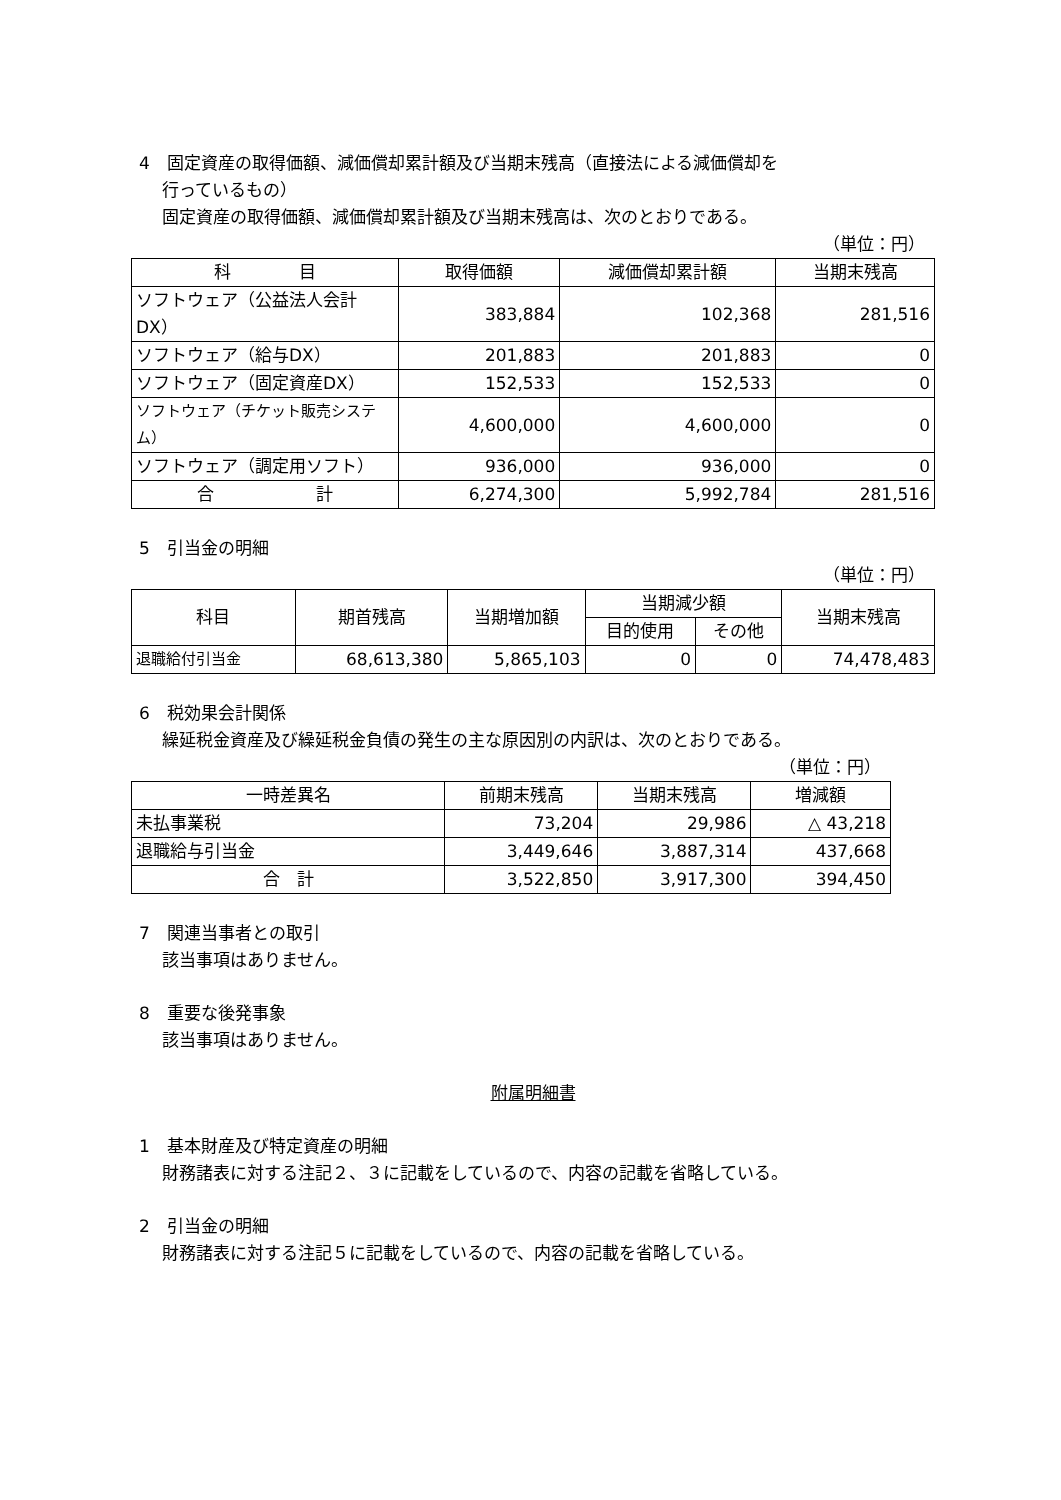4　固定資産の取得価額、減価償却累計額及び当期末残高（直接法による減価償却を
行っているもの）
固定資産の取得価額、減価償却累計額及び当期末残高は、次のとおりである。
（単位：円）
| 科 目 | 取得価額 | 減価償却累計額 | 当期末残高 |
| --- | --- | --- | --- |
| ソフトウェア（公益法人会計DX） | 383,884 | 102,368 | 281,516 |
| ソフトウェア（給与DX） | 201,883 | 201,883 | 0 |
| ソフトウェア（固定資産DX） | 152,533 | 152,533 | 0 |
| ソフトウェア（チケット販売システム） | 4,600,000 | 4,600,000 | 0 |
| ソフトウェア（調定用ソフト） | 936,000 | 936,000 | 0 |
| 合 計 | 6,274,300 | 5,992,784 | 281,516 |
5　引当金の明細
（単位：円）
| 科目 | 期首残高 | 当期増加額 | 当期減少額 | | 当期末残高 |
| --- | --- | --- | --- | --- | --- |
| | | | 目的使用 | その他 | |
| 退職給付引当金 | 68,613,380 | 5,865,103 | 0 | 0 | 74,478,483 |
6　税効果会計関係
繰延税金資産及び繰延税金負債の発生の主な原因別の内訳は、次のとおりである。
（単位：円）
| 一時差異名 | 前期末残高 | 当期末残高 | 増減額 |
| --- | --- | --- | --- |
| 未払事業税 | 73,204 | 29,986 | △ 43,218 |
| 退職給与引当金 | 3,449,646 | 3,887,314 | 437,668 |
| 合 計 | 3,522,850 | 3,917,300 | 394,450 |
7　関連当事者との取引
該当事項はありません。
8　重要な後発事象
該当事項はありません。
附属明細書
1　基本財産及び特定資産の明細
財務諸表に対する注記２、３に記載をしているので、内容の記載を省略している。
2　引当金の明細
財務諸表に対する注記５に記載をしているので、内容の記載を省略している。